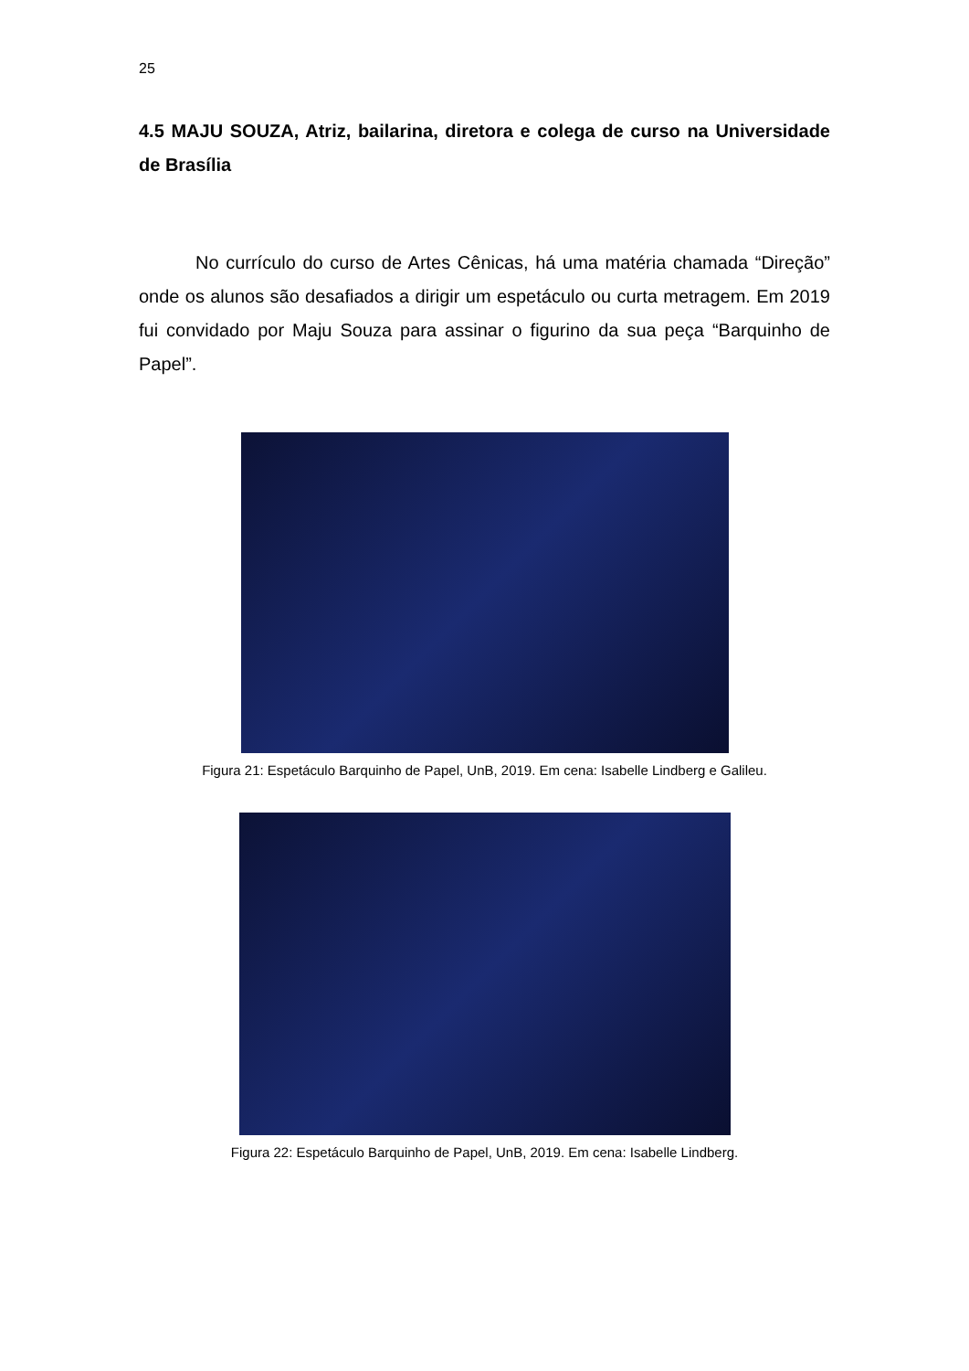25
4.5 MAJU SOUZA, Atriz, bailarina, diretora e colega de curso na Universidade de Brasília
No currículo do curso de Artes Cênicas, há uma matéria chamada “Direção” onde os alunos são desafiados a dirigir um espetáculo ou curta metragem. Em 2019 fui convidado por Maju Souza para assinar o figurino da sua peça “Barquinho de Papel”.
Figura 21: Espetáculo Barquinho de Papel, UnB, 2019. Em cena: Isabelle Lindberg e Galileu.
Figura 22: Espetáculo Barquinho de Papel, UnB, 2019. Em cena: Isabelle Lindberg.